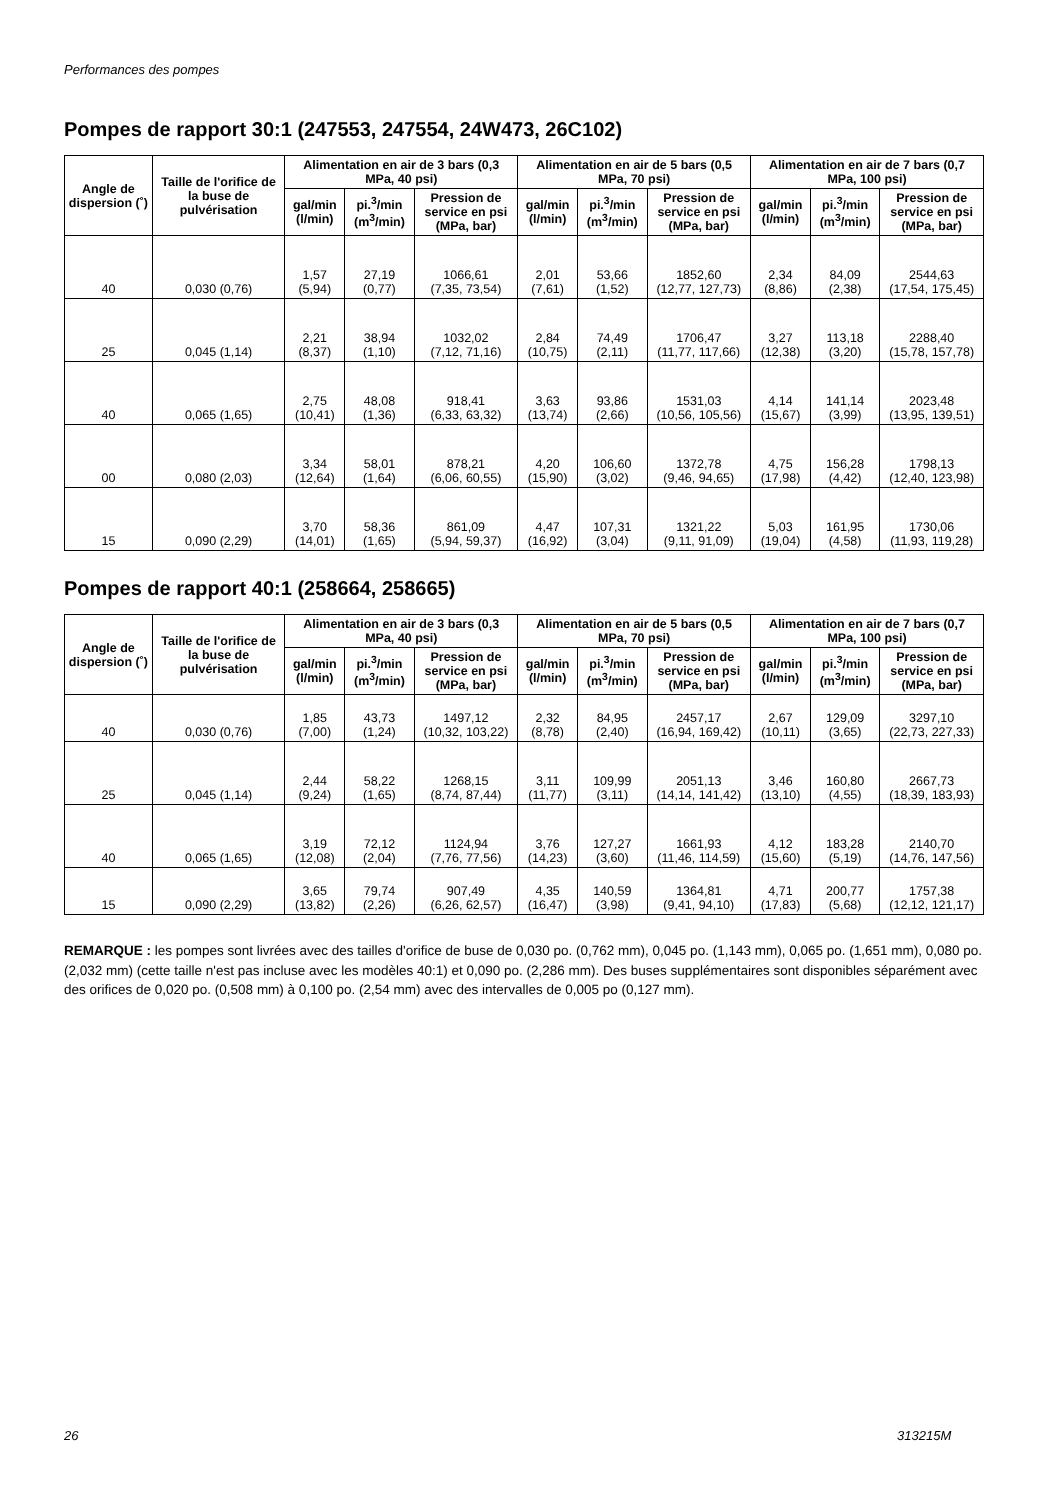Performances des pompes
Pompes de rapport 30:1 (247553, 247554, 24W473, 26C102)
| Angle de dispersion (˚) | Taille de l'orifice de la buse de pulvérisation | Alimentation en air de 3 bars (0,3 MPa, 40 psi) | | | Alimentation en air de 5 bars (0,5 MPa, 70 psi) | | | Alimentation en air de 7 bars (0,7 MPa, 100 psi) | | |
| --- | --- | --- | --- | --- | --- | --- | --- | --- | --- | --- |
| | | gal/min (l/min) | pi.<sup>3</sup>/min (m<sup>3</sup>/min) | Pression de service en psi (MPa, bar) | gal/min (l/min) | pi.<sup>3</sup>/min (m<sup>3</sup>/min) | Pression de service en psi (MPa, bar) | gal/min (l/min) | pi.<sup>3</sup>/min (m<sup>3</sup>/min) | Pression de service en psi (MPa, bar) |
| 40 | 0,030 (0,76) | 1,57 (5,94) | 27,19 (0,77) | 1066,61 (7,35, 73,54) | 2,01 (7,61) | 53,66 (1,52) | 1852,60 (12,77, 127,73) | 2,34 (8,86) | 84,09 (2,38) | 2544,63 (17,54, 175,45) |
| 25 | 0,045 (1,14) | 2,21 (8,37) | 38,94 (1,10) | 1032,02 (7,12, 71,16) | 2,84 (10,75) | 74,49 (2,11) | 1706,47 (11,77, 117,66) | 3,27 (12,38) | 113,18 (3,20) | 2288,40 (15,78, 157,78) |
| 40 | 0,065 (1,65) | 2,75 (10,41) | 48,08 (1,36) | 918,41 (6,33, 63,32) | 3,63 (13,74) | 93,86 (2,66) | 1531,03 (10,56, 105,56) | 4,14 (15,67) | 141,14 (3,99) | 2023,48 (13,95, 139,51) |
| 00 | 0,080 (2,03) | 3,34 (12,64) | 58,01 (1,64) | 878,21 (6,06, 60,55) | 4,20 (15,90) | 106,60 (3,02) | 1372,78 (9,46, 94,65) | 4,75 (17,98) | 156,28 (4,42) | 1798,13 (12,40, 123,98) |
| 15 | 0,090 (2,29) | 3,70 (14,01) | 58,36 (1,65) | 861,09 (5,94, 59,37) | 4,47 (16,92) | 107,31 (3,04) | 1321,22 (9,11, 91,09) | 5,03 (19,04) | 161,95 (4,58) | 1730,06 (11,93, 119,28) |
Pompes de rapport 40:1 (258664, 258665)
| Angle de dispersion (˚) | Taille de l'orifice de la buse de pulvérisation | Alimentation en air de 3 bars (0,3 MPa, 40 psi) | | | Alimentation en air de 5 bars (0,5 MPa, 70 psi) | | | Alimentation en air de 7 bars (0,7 MPa, 100 psi) | | |
| --- | --- | --- | --- | --- | --- | --- | --- | --- | --- | --- |
| | | gal/min (l/min) | pi.<sup>3</sup>/min (m<sup>3</sup>/min) | Pression de service en psi (MPa, bar) | gal/min (l/min) | pi.<sup>3</sup>/min (m<sup>3</sup>/min) | Pression de service en psi (MPa, bar) | gal/min (l/min) | pi.<sup>3</sup>/min (m<sup>3</sup>/min) | Pression de service en psi (MPa, bar) |
| 40 | 0,030 (0,76) | 1,85 (7,00) | 43,73 (1,24) | 1497,12 (10,32, 103,22) | 2,32 (8,78) | 84,95 (2,40) | 2457,17 (16,94, 169,42) | 2,67 (10,11) | 129,09 (3,65) | 3297,10 (22,73, 227,33) |
| 25 | 0,045 (1,14) | 2,44 (9,24) | 58,22 (1,65) | 1268,15 (8,74, 87,44) | 3,11 (11,77) | 109,99 (3,11) | 2051,13 (14,14, 141,42) | 3,46 (13,10) | 160,80 (4,55) | 2667,73 (18,39, 183,93) |
| 40 | 0,065 (1,65) | 3,19 (12,08) | 72,12 (2,04) | 1124,94 (7,76, 77,56) | 3,76 (14,23) | 127,27 (3,60) | 1661,93 (11,46, 114,59) | 4,12 (15,60) | 183,28 (5,19) | 2140,70 (14,76, 147,56) |
| 15 | 0,090 (2,29) | 3,65 (13,82) | 79,74 (2,26) | 907,49 (6,26, 62,57) | 4,35 (16,47) | 140,59 (3,98) | 1364,81 (9,41, 94,10) | 4,71 (17,83) | 200,77 (5,68) | 1757,38 (12,12, 121,17) |
REMARQUE : les pompes sont livrées avec des tailles d'orifice de buse de 0,030 po. (0,762 mm), 0,045 po. (1,143 mm), 0,065 po. (1,651 mm), 0,080 po. (2,032 mm) (cette taille n'est pas incluse avec les modèles 40:1) et 0,090 po. (2,286 mm). Des buses supplémentaires sont disponibles séparément avec des orifices de 0,020 po. (0,508 mm) à 0,100 po. (2,54 mm) avec des intervalles de 0,005 po (0,127 mm).
26 313215M